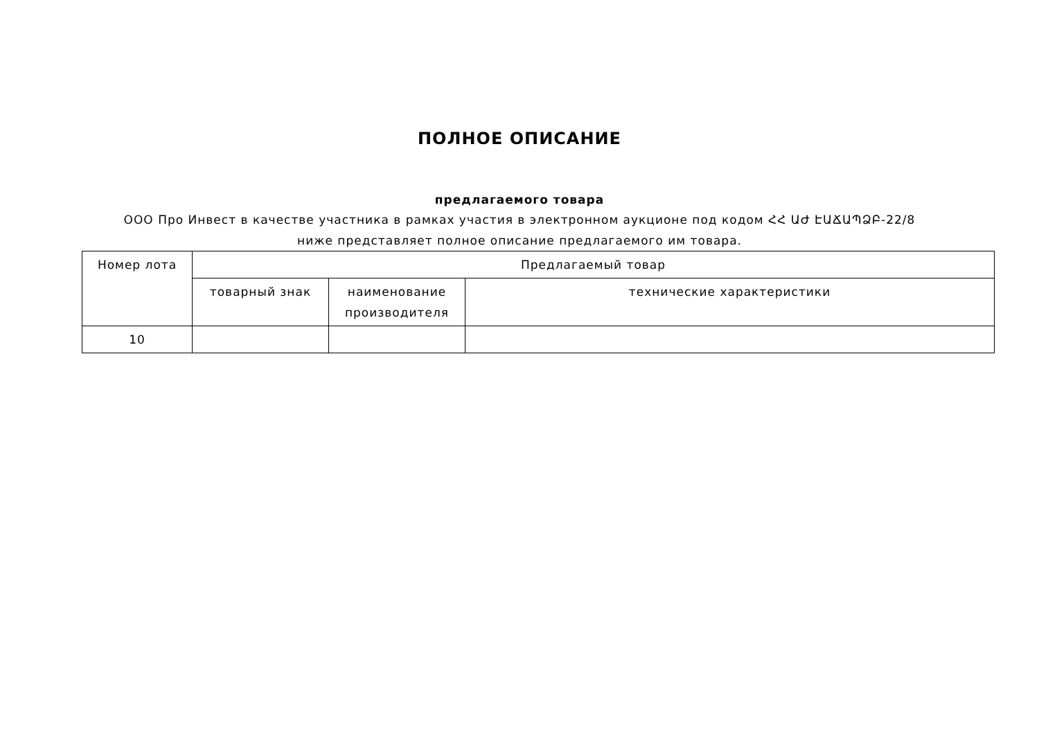ПОЛНОЕ ОПИСАНИЕ
предлагаемого товара
ООО Про Инвест в качестве участника в рамках участия в электронном аукционе под кодом ՀՀ ԱԺ ԷԱՃԱՊՁԲ-22/8 ниже представляет полное описание предлагаемого им товара.
| Номер лота | Предлагаемый товар | | |
| --- | --- | --- | --- |
| | товарный знак | наименование производителя | технические характеристики |
| 10 | | | |